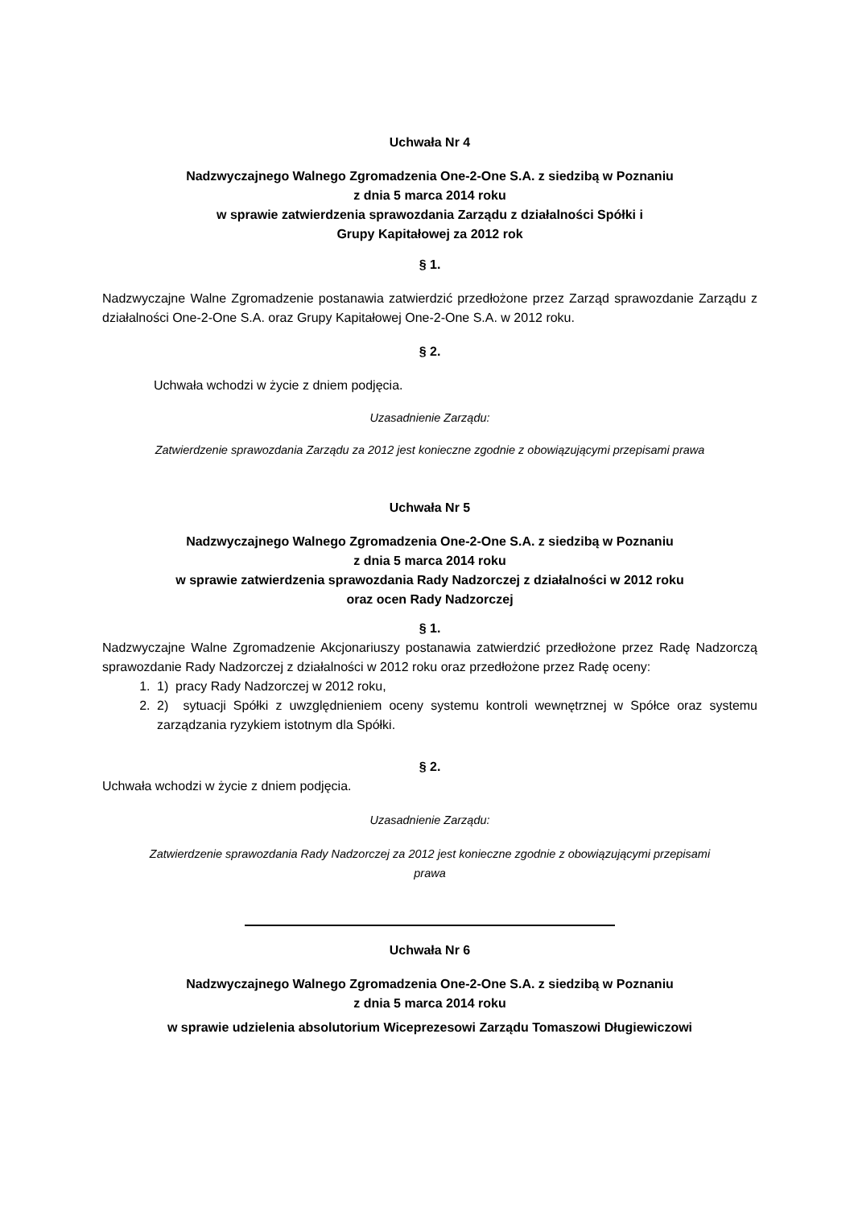Uchwała Nr 4
Nadzwyczajnego Walnego Zgromadzenia One-2-One S.A. z siedzibą w Poznaniu
z dnia 5 marca 2014 roku
w sprawie zatwierdzenia sprawozdania Zarządu z działalności Spółki i
Grupy Kapitałowej za 2012 rok
§ 1.
Nadzwyczajne Walne Zgromadzenie postanawia zatwierdzić przedłożone przez Zarząd sprawozdanie Zarządu z działalności One-2-One S.A. oraz Grupy Kapitałowej One-2-One S.A. w 2012 roku.
§ 2.
Uchwała wchodzi w życie z dniem podjęcia.
Uzasadnienie Zarządu:
Zatwierdzenie sprawozdania Zarządu za 2012 jest konieczne zgodnie z obowiązującymi przepisami prawa
Uchwała Nr 5
Nadzwyczajnego Walnego Zgromadzenia One-2-One S.A. z siedzibą w Poznaniu
z dnia 5 marca 2014 roku
w sprawie zatwierdzenia sprawozdania Rady Nadzorczej z działalności w 2012 roku
oraz ocen Rady Nadzorczej
§ 1.
Nadzwyczajne Walne Zgromadzenie Akcjonariuszy postanawia zatwierdzić przedłożone przez Radę Nadzorczą sprawozdanie Rady Nadzorczej z działalności w 2012 roku oraz przedłożone przez Radę oceny:
1. 1) pracy Rady Nadzorczej w 2012 roku,
2. 2) sytuacji Spółki z uwzględnieniem oceny systemu kontroli wewnętrznej w Spółce oraz systemu zarządzania ryzykiem istotnym dla Spółki.
§ 2.
Uchwała wchodzi w życie z dniem podjęcia.
Uzasadnienie Zarządu:
Zatwierdzenie sprawozdania Rady Nadzorczej za 2012 jest konieczne zgodnie z obowiązującymi przepisami
prawa
Uchwała Nr 6
Nadzwyczajnego Walnego Zgromadzenia One-2-One S.A. z siedzibą w Poznaniu
z dnia 5 marca 2014 roku
w sprawie udzielenia absolutorium Wiceprezesowi Zarządu Tomaszowi Długiewiczowi